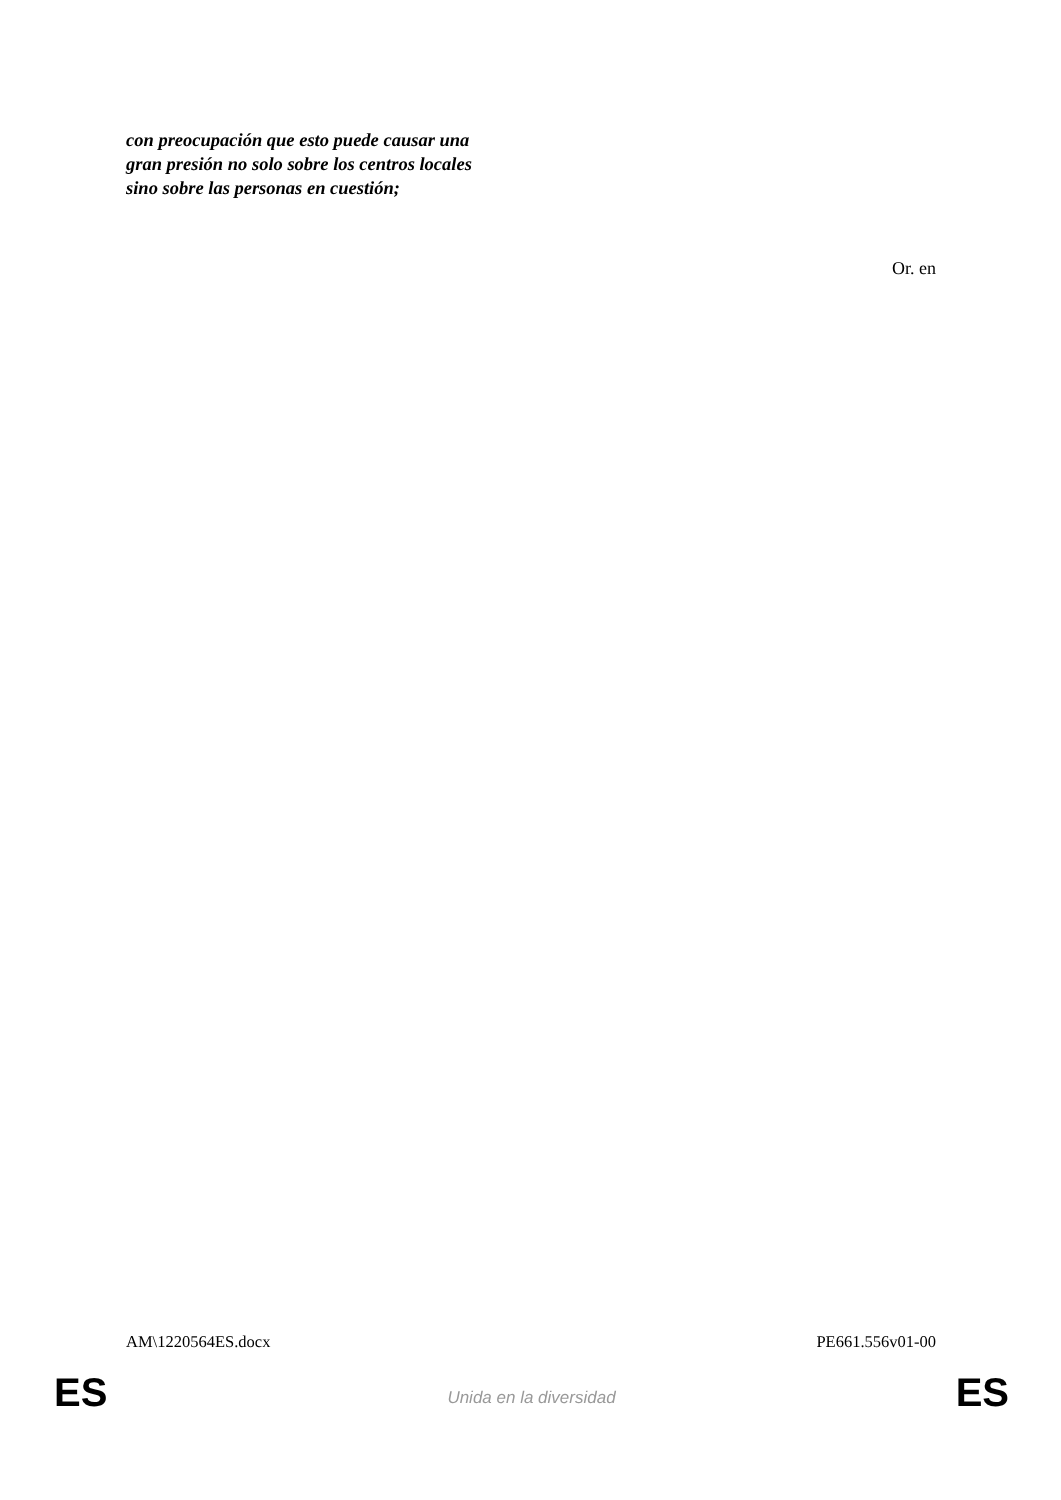con preocupación que esto puede causar una gran presión no solo sobre los centros locales sino sobre las personas en cuestión;
Or. en
AM\1220564ES.docx PE661.556v01-00
ES Unida en la diversidad ES